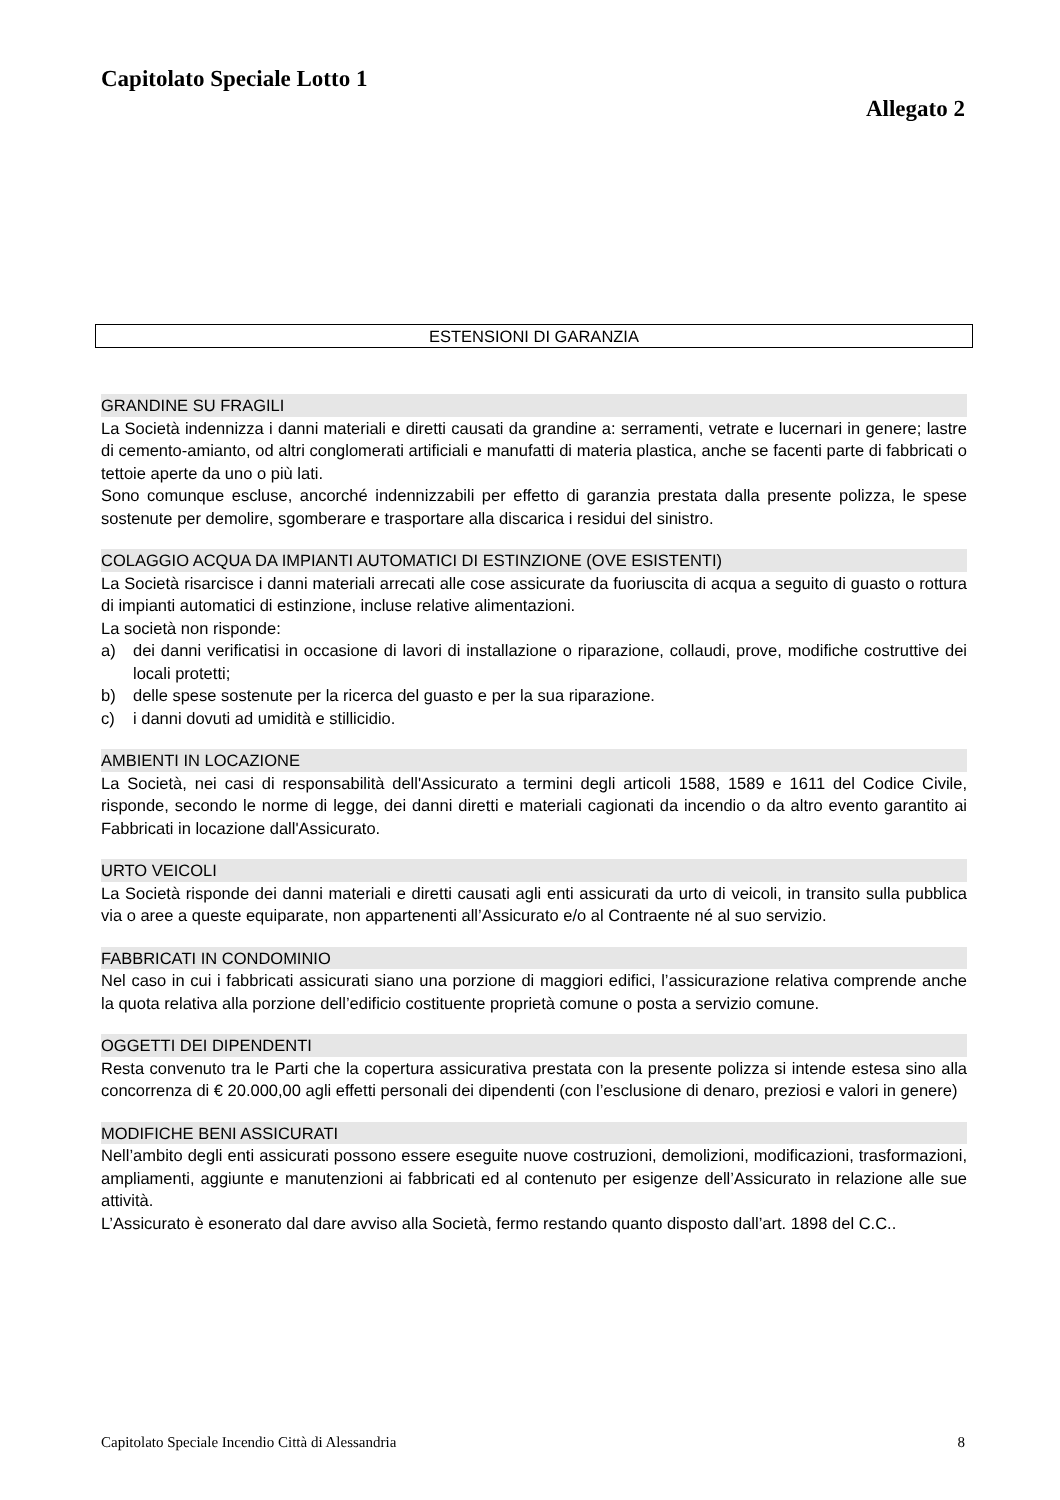Capitolato Speciale Lotto 1
Allegato 2
ESTENSIONI DI GARANZIA
GRANDINE SU FRAGILI
La Società indennizza i danni materiali e diretti causati da grandine a: serramenti, vetrate e lucernari in genere; lastre di cemento-amianto, od altri conglomerati artificiali e manufatti di materia plastica, anche se facenti parte di fabbricati o tettoie aperte da uno o più lati.
Sono comunque escluse, ancorché indennizzabili per effetto di garanzia prestata dalla presente polizza, le spese sostenute per demolire, sgomberare e trasportare alla discarica i residui del sinistro.
COLAGGIO ACQUA DA IMPIANTI AUTOMATICI DI ESTINZIONE (OVE ESISTENTI)
La Società risarcisce i danni materiali arrecati alle cose assicurate da fuoriuscita di acqua a seguito di guasto o rottura di impianti automatici di estinzione, incluse relative alimentazioni.
La società non risponde:
a) dei danni verificatisi in occasione di lavori di installazione o riparazione, collaudi, prove, modifiche costruttive dei locali protetti;
b) delle spese sostenute per la ricerca del guasto e per la sua riparazione.
c) i danni dovuti ad umidità e stillicidio.
AMBIENTI IN LOCAZIONE
La Società, nei casi di responsabilità dell'Assicurato a termini degli articoli 1588, 1589 e 1611 del Codice Civile, risponde, secondo le norme di legge, dei danni diretti e materiali cagionati da incendio o da altro evento garantito ai Fabbricati in locazione dall'Assicurato.
URTO VEICOLI
La Società risponde dei danni materiali e diretti causati agli enti assicurati da urto di veicoli, in transito sulla pubblica via o aree a queste equiparate, non appartenenti all’Assicurato e/o al Contraente né al suo servizio.
FABBRICATI IN CONDOMINIO
Nel caso in cui i fabbricati assicurati siano una porzione di maggiori edifici, l’assicurazione relativa comprende anche la quota relativa alla porzione dell’edificio costituente proprietà comune o posta a servizio comune.
OGGETTI DEI DIPENDENTI
Resta convenuto tra le Parti che la copertura assicurativa prestata con la presente polizza si intende estesa sino alla concorrenza di € 20.000,00 agli effetti personali dei dipendenti (con l’esclusione di denaro, preziosi e valori in genere)
MODIFICHE BENI ASSICURATI
Nell’ambito degli enti assicurati possono essere eseguite nuove costruzioni, demolizioni, modificazioni, trasformazioni, ampliamenti, aggiunte e manutenzioni ai fabbricati ed al contenuto per esigenze dell’Assicurato in relazione alle sue attività.
L’Assicurato è esonerato dal dare avviso alla Società, fermo restando quanto disposto dall’art. 1898 del C.C..
Capitolato Speciale Incendio Città di Alessandria 8